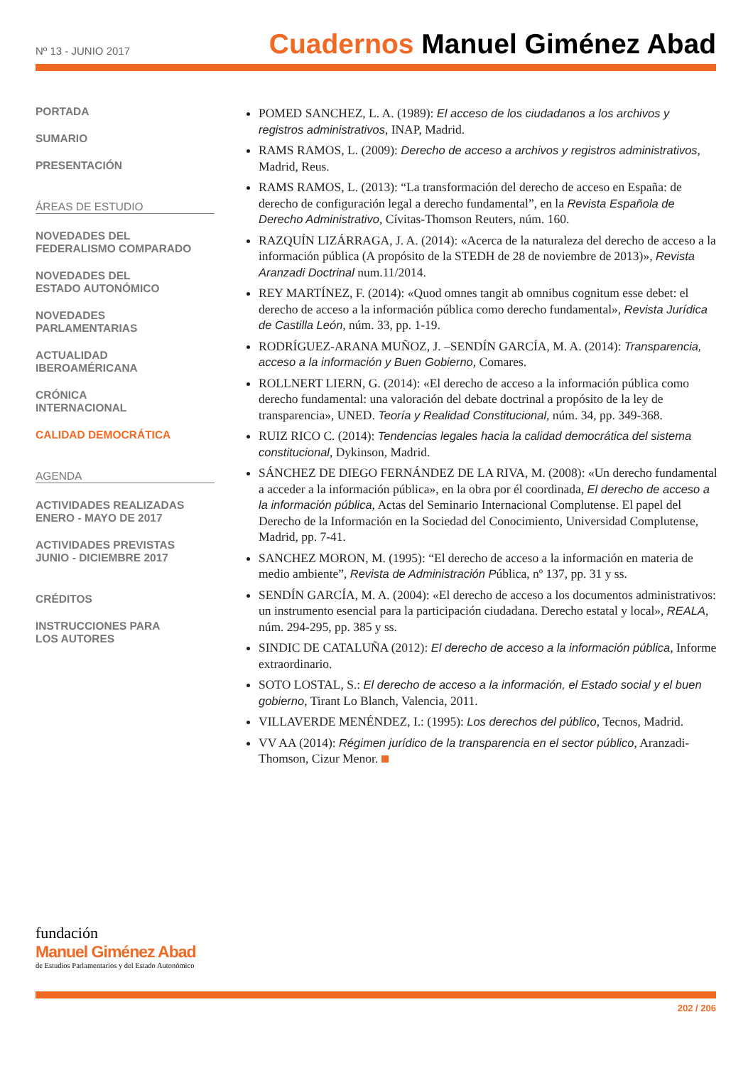Nº 13 - JUNIO 2017
Cuadernos Manuel Giménez Abad
PORTADA
SUMARIO
PRESENTACIÓN
ÁREAS DE ESTUDIO
NOVEDADES DEL
FEDERALISMO COMPARADO
NOVEDADES DEL
ESTADO AUTONÓMICO
NOVEDADES
PARLAMENTARIAS
ACTUALIDAD
IBEROAMÉRICANA
CRÓNICA
INTERNACIONAL
CALIDAD DEMOCRÁTICA
AGENDA
ACTIVIDADES REALIZADAS
ENERO - MAYO DE 2017
ACTIVIDADES PREVISTAS
JUNIO - DICIEMBRE 2017
CRÉDITOS
INSTRUCCIONES PARA
LOS AUTORES
POMED SANCHEZ, L. A. (1989): El acceso de los ciudadanos a los archivos y registros administrativos, INAP, Madrid.
RAMS RAMOS, L. (2009): Derecho de acceso a archivos y registros administrativos, Madrid, Reus.
RAMS RAMOS, L. (2013): “La transformación del derecho de acceso en España: de derecho de configuración legal a derecho fundamental”, en la Revista Española de Derecho Administrativo, Cívitas-Thomson Reuters, núm. 160.
RAZQUÍN LIZÁRRAGA, J. A. (2014): «Acerca de la naturaleza del derecho de acceso a la información pública (A propósito de la STEDH de 28 de noviembre de 2013)», Revista Aranzadi Doctrinal num.11/2014.
REY MARTÍNEZ, F. (2014): «Quod omnes tangit ab omnibus cognitum esse debet: el derecho de acceso a la información pública como derecho fundamental», Revista Jurídica de Castilla León, núm. 33, pp. 1-19.
RODRÍGUEZ-ARANA MUÑOZ, J. –SENDÍN GARCÍA, M. A. (2014): Transparencia, acceso a la información y Buen Gobierno, Comares.
ROLLNERT LIERN, G. (2014): «El derecho de acceso a la información pública como derecho fundamental: una valoración del debate doctrinal a propósito de la ley de transparencia», UNED. Teoría y Realidad Constitucional, núm. 34, pp. 349-368.
RUIZ RICO C. (2014): Tendencias legales hacia la calidad democrática del sistema constitucional, Dykinson, Madrid.
SÁNCHEZ DE DIEGO FERNÁNDEZ DE LA RIVA, M. (2008): «Un derecho fundamental a acceder a la información pública», en la obra por él coordinada, El derecho de acceso a la información pública, Actas del Seminario Internacional Complutense. El papel del Derecho de la Información en la Sociedad del Conocimiento, Universidad Complutense, Madrid, pp. 7-41.
SANCHEZ MORON, M. (1995): “El derecho de acceso a la información en materia de medio ambiente”, Revista de Administración Pública, nº 137, pp. 31 y ss.
SENDÍN GARCÍA, M. A. (2004): «El derecho de acceso a los documentos administrativos: un instrumento esencial para la participación ciudadana. Derecho estatal y local», REALA, núm. 294-295, pp. 385 y ss.
SINDIC DE CATALUÑA (2012): El derecho de acceso a la información pública, Informe extraordinario.
SOTO LOSTAL, S.: El derecho de acceso a la información, el Estado social y el buen gobierno, Tirant Lo Blanch, Valencia, 2011.
VILLAVERDE MENÉNDEZ, I.: (1995): Los derechos del público, Tecnos, Madrid.
VV AA (2014): Régimen jurídico de la transparencia en el sector público, Aranzadi-Thomson, Cizur Menor.
fundación
Manuel Giménez Abad
de Estudios Parlamentarios y del Estado Autonómico
202 / 206